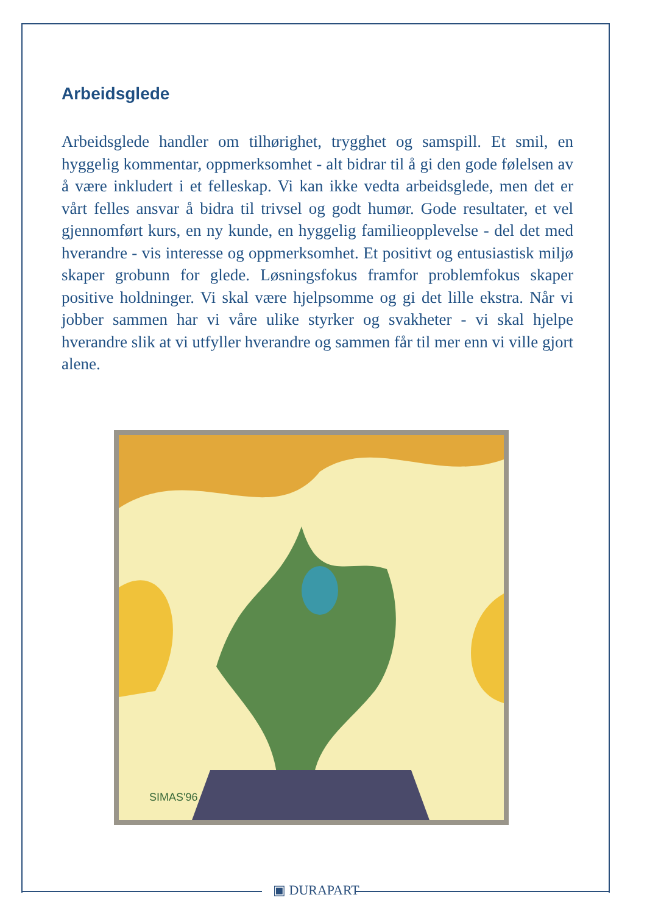Arbeidsglede
Arbeidsglede handler om tilhørighet, trygghet og samspill. Et smil, en hyggelig kommentar, oppmerksomhet - alt bidrar til å gi den gode følelsen av å være inkludert i et felleskap. Vi kan ikke vedta arbeidsglede, men det er vårt felles ansvar å bidra til trivsel og godt humør. Gode resultater, et vel gjennomført kurs, en ny kunde, en hyggelig familieopplevelse - del det med hverandre - vis interesse og oppmerksomhet. Et positivt og entusiastisk miljø skaper grobunn for glede. Løsningsfokus framfor problemfokus skaper positive holdninger. Vi skal være hjelpsomme og gi det lille ekstra. Når vi jobber sammen har vi våre ulike styrker og svakheter - vi skal hjelpe hverandre slik at vi utfyller hverandre og sammen får til mer enn vi ville gjort alene.
SIMAS'96
▣ DURAPART